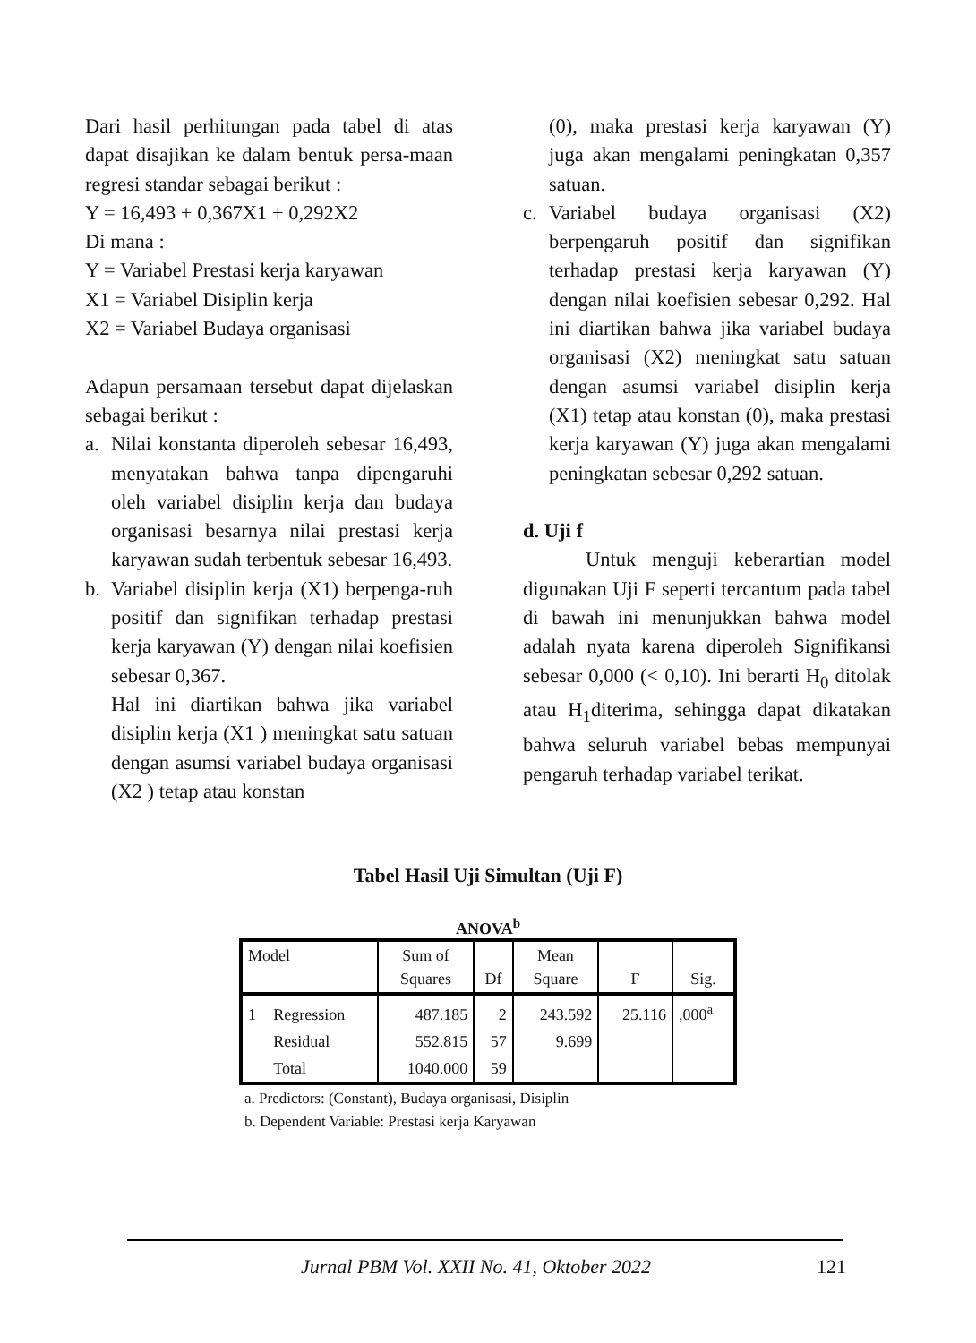Dari hasil perhitungan pada tabel di atas dapat disajikan ke dalam bentuk persa-maan regresi standar sebagai berikut :
Y = 16,493 + 0,367X1 + 0,292X2
Di mana :
Y = Variabel Prestasi kerja karyawan
X1 = Variabel Disiplin kerja
X2 = Variabel Budaya organisasi
Adapun persamaan tersebut dapat dijelaskan sebagai berikut :
a. Nilai konstanta diperoleh sebesar 16,493, menyatakan bahwa tanpa dipengaruhi oleh variabel disiplin kerja dan budaya organisasi besarnya nilai prestasi kerja karyawan sudah terbentuk sebesar 16,493.
b. Variabel disiplin kerja (X1) berpenga-ruh positif dan signifikan terhadap prestasi kerja karyawan (Y) dengan nilai koefisien sebesar 0,367.
Hal ini diartikan bahwa jika variabel disiplin kerja (X1 ) meningkat satu satuan dengan asumsi variabel budaya organisasi (X2 ) tetap atau konstan
(0), maka prestasi kerja karyawan (Y) juga akan mengalami peningkatan 0,357 satuan.
c. Variabel budaya organisasi (X2) berpengaruh positif dan signifikan terhadap prestasi kerja karyawan (Y) dengan nilai koefisien sebesar 0,292. Hal ini diartikan bahwa jika variabel budaya organisasi (X2) meningkat satu satuan dengan asumsi variabel disiplin kerja (X1) tetap atau konstan (0), maka prestasi kerja karyawan (Y) juga akan mengalami peningkatan sebesar 0,292 satuan.
d. Uji f
Untuk menguji keberartian model digunakan Uji F seperti tercantum pada tabel di bawah ini menunjukkan bahwa model adalah nyata karena diperoleh Signifikansi sebesar 0,000 (< 0,10). Ini berarti H<sub>0</sub> ditolak atau H<sub>1</sub>diterima, sehingga dapat dikatakan bahwa seluruh variabel bebas mempunyai pengaruh terhadap variabel terikat.
Tabel Hasil Uji Simultan (Uji F)
ANOVA<sup>b</sup>
| Model | | Sum of Squares | Df | Mean Square | F | Sig. |
| --- | --- | --- | --- | --- | --- | --- |
| 1 | Regression | 487.185 | 2 | 243.592 | 25.116 | ,000<sup>a</sup> |
| | Residual | 552.815 | 57 | 9.699 | | |
| | Total | 1040.000 | 59 | | | |
a. Predictors: (Constant), Budaya organisasi, Disiplin
b. Dependent Variable: Prestasi kerja Karyawan
Jurnal PBM Vol. XXII No. 41, Oktober 2022 121